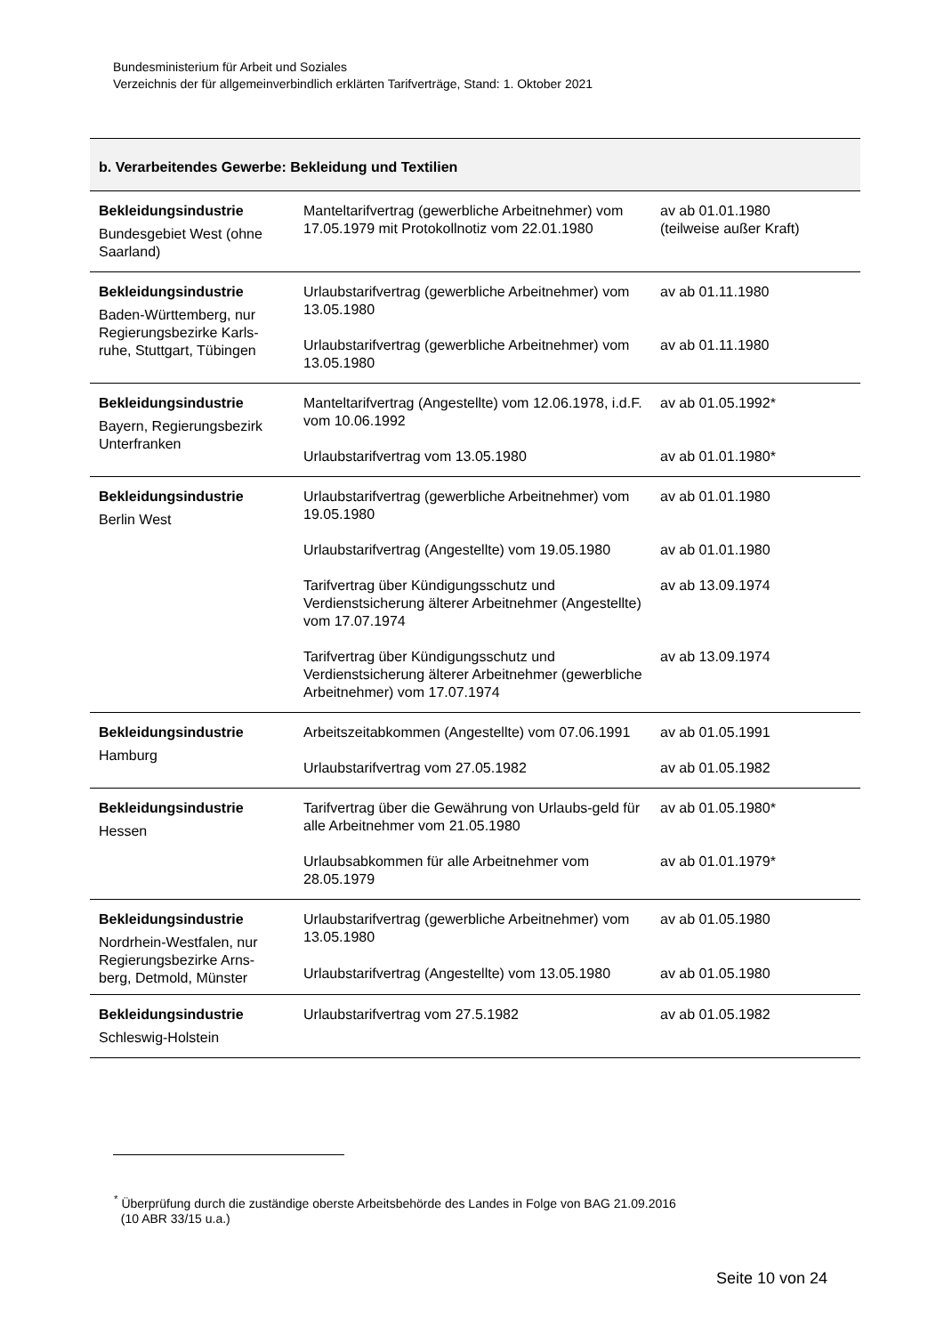Bundesministerium für Arbeit und Soziales
Verzeichnis der für allgemeinverbindlich erklärten Tarifverträge, Stand: 1. Oktober 2021
| b. Verarbeitendes Gewerbe: Bekleidung und Textilien | | |
| --- | --- | --- |
| Bekleidungsindustrie Bundesgebiet West (ohne Saarland) | Manteltarifvertrag (gewerbliche Arbeitnehmer) vom 17.05.1979 mit Protokollnotiz vom 22.01.1980 | av ab 01.01.1980 (teilweise außer Kraft) |
| Bekleidungsindustrie Baden-Württemberg, nur Regierungsbezirke Karls-ruhe, Stuttgart, Tübingen | Urlaubstarifvertrag (gewerbliche Arbeitnehmer) vom 13.05.1980 | av ab 01.11.1980 |
| | Urlaubstarifvertrag (gewerbliche Arbeitnehmer) vom 13.05.1980 | av ab 01.11.1980 |
| Bekleidungsindustrie Bayern, Regierungsbezirk Unterfranken | Manteltarifvertrag (Angestellte) vom 12.06.1978, i.d.F. vom 10.06.1992 | av ab 01.05.1992* |
| | Urlaubstarifvertrag vom 13.05.1980 | av ab 01.01.1980* |
| Bekleidungsindustrie Berlin West | Urlaubstarifvertrag (gewerbliche Arbeitnehmer) vom 19.05.1980 | av ab 01.01.1980 |
| | Urlaubstarifvertrag (Angestellte) vom 19.05.1980 | av ab 01.01.1980 |
| | Tarifvertrag über Kündigungsschutz und Verdienstsicherung älterer Arbeitnehmer (Angestellte) vom 17.07.1974 | av ab 13.09.1974 |
| | Tarifvertrag über Kündigungsschutz und Verdienstsicherung älterer Arbeitnehmer (gewerbliche Arbeitnehmer) vom 17.07.1974 | av ab 13.09.1974 |
| Bekleidungsindustrie Hamburg | Arbeitszeitabkommen (Angestellte) vom 07.06.1991 | av ab 01.05.1991 |
| | Urlaubstarifvertrag vom 27.05.1982 | av ab 01.05.1982 |
| Bekleidungsindustrie Hessen | Tarifvertrag über die Gewährung von Urlaubs-geld für alle Arbeitnehmer vom 21.05.1980 | av ab 01.05.1980* |
| | Urlaubsabkommen für alle Arbeitnehmer vom 28.05.1979 | av ab 01.01.1979* |
| Bekleidungsindustrie Nordrhein-Westfalen, nur Regierungsbezirke Arns-berg, Detmold, Münster | Urlaubstarifvertrag (gewerbliche Arbeitnehmer) vom 13.05.1980 | av ab 01.05.1980 |
| | Urlaubstarifvertrag (Angestellte) vom 13.05.1980 | av ab 01.05.1980 |
| Bekleidungsindustrie Schleswig-Holstein | Urlaubstarifvertrag vom 27.5.1982 | av ab 01.05.1982 |
<sup>*</sup> Überprüfung durch die zuständige oberste Arbeitsbehörde des Landes in Folge von BAG 21.09.2016
(10 ABR 33/15 u.a.)
Seite 10 von 24